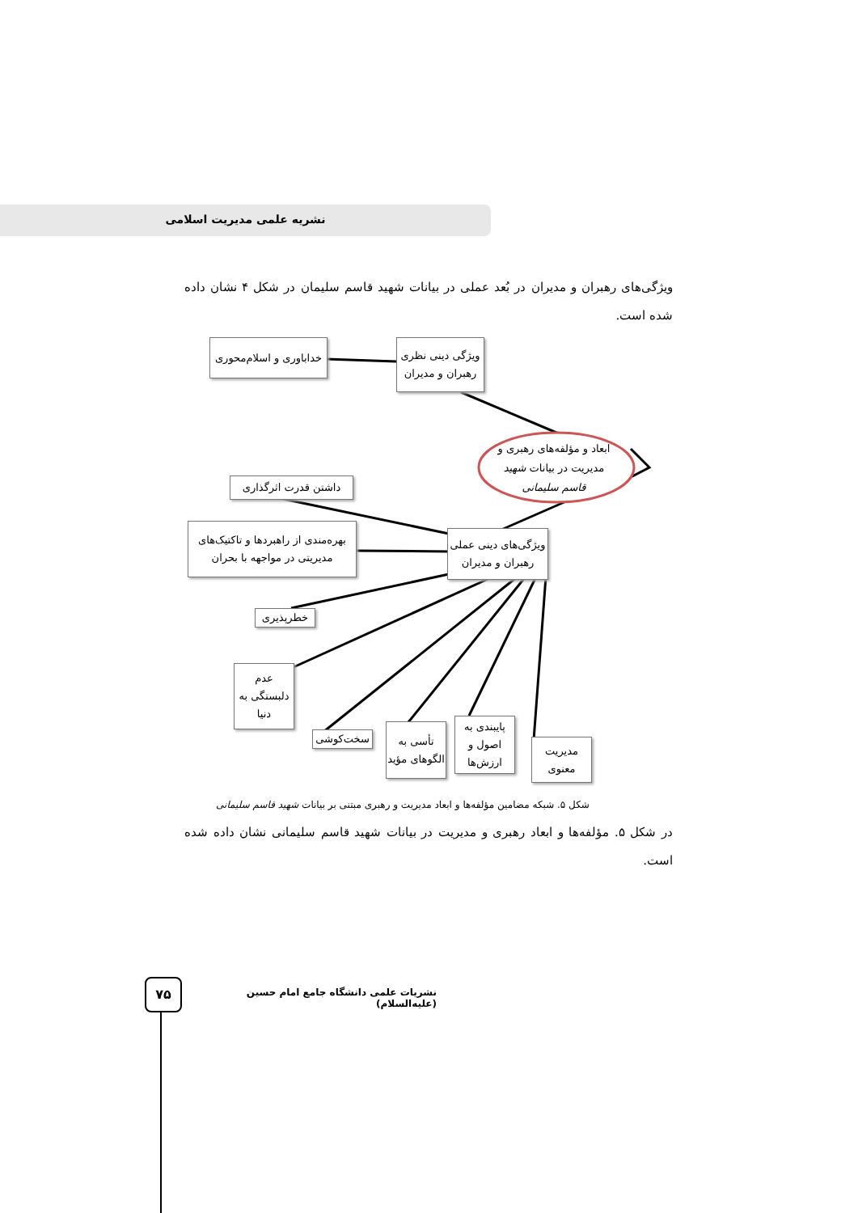نشریه علمی مدیریت اسلامی
ویژگی‌های رهبران و مدیران در بُعد عملی در بیانات شهید قاسم سلیمان در شکل ۴ نشان داده شده است.
خداباوری و اسلام‌محوری
ویژگی دینی نظری رهبران و مدیران
ابعاد و مؤلفه‌های رهبری و مدیریت در بیانات شهید قاسم سلیمانی
داشتن قدرت اثرگذاری
بهره‌مندی از راهبردها و تاکتیک‌های مدیریتی در مواجهه با بحران
ویژگی‌های دینی عملی رهبران و مدیران
خطرپذیری
عدم دلبستگی به دنیا
سخت‌کوشی
تأسی به الگوهای مؤید
پایبندی به اصول و ارزش‌ها
مدیریت معنوی
شکل ۵. شبکه مضامین مؤلفه‌ها و ابعاد مدیریت و رهبری مبتنی بر بیانات شهید قاسم سلیمانی
در شکل ۵. مؤلفه‌ها و ابعاد رهبری و مدیریت در بیانات شهید قاسم سلیمانی نشان داده شده است.
۷۵
نشریات علمی دانشگاه جامع امام حسین (علیه‌السلام)